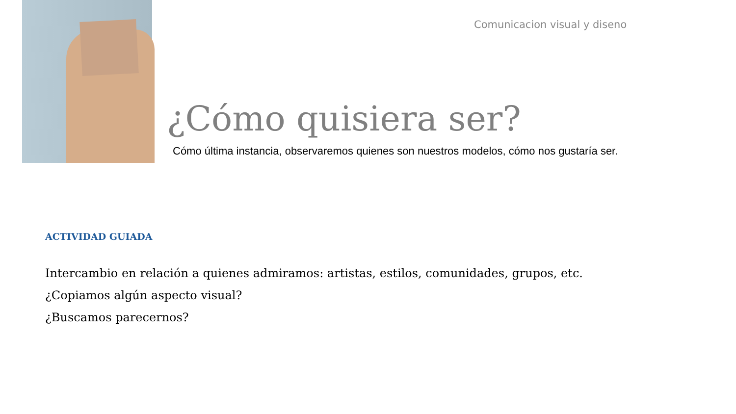Comunicacion visual y diseno
¿Cómo quisiera ser?
Cómo última instancia, observaremos quienes son nuestros modelos, cómo nos gustaría ser.
ACTIVIDAD GUIADA
Intercambio en relación a quienes admiramos: artistas, estilos, comunidades, grupos, etc.
¿Copiamos algún aspecto visual?
¿Buscamos parecernos?